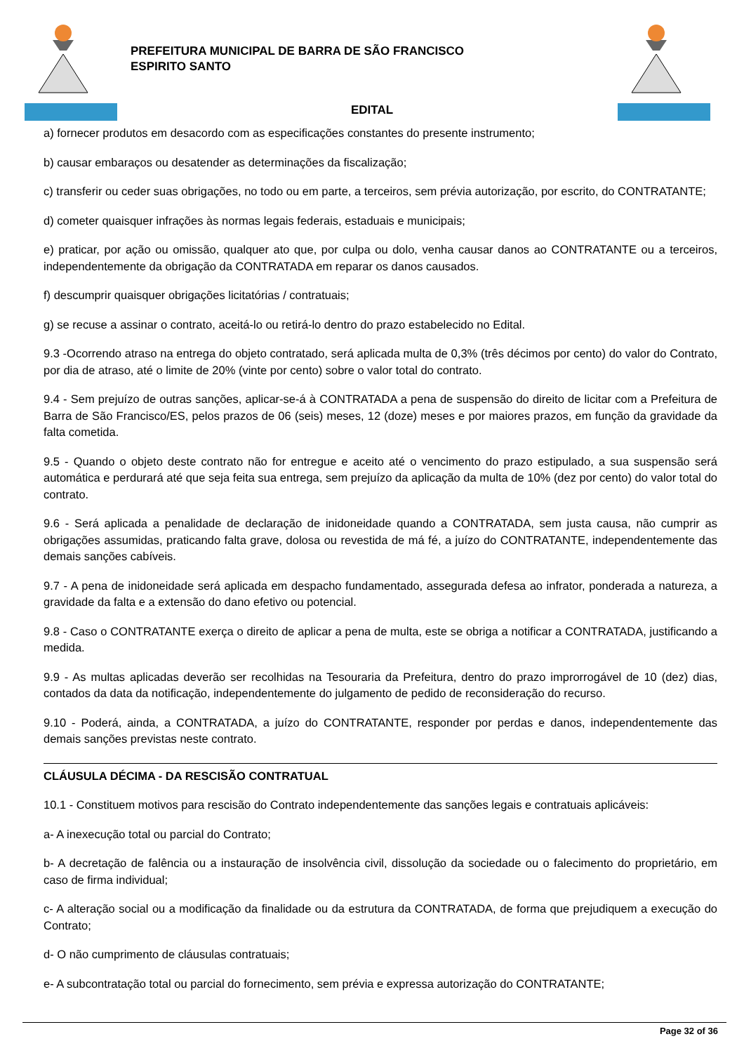PREFEITURA MUNICIPAL DE BARRA DE SÃO FRANCISCO
ESPIRITO SANTO
EDITAL
a) fornecer produtos em desacordo com as especificações constantes do presente instrumento;
b) causar embaraços ou desatender as determinações da fiscalização;
c) transferir ou ceder suas obrigações, no todo ou em parte, a terceiros, sem prévia autorização, por escrito, do CONTRATANTE;
d) cometer quaisquer infrações às normas legais federais, estaduais e municipais;
e) praticar, por ação ou omissão, qualquer ato que, por culpa ou dolo, venha causar danos ao CONTRATANTE ou a terceiros, independentemente da obrigação da CONTRATADA em reparar os danos causados.
f) descumprir quaisquer obrigações licitatórias / contratuais;
g) se recuse a assinar o contrato, aceitá-lo ou retirá-lo dentro do prazo estabelecido no Edital.
9.3 -Ocorrendo atraso na entrega do objeto contratado, será aplicada multa de 0,3% (três décimos por cento) do valor do Contrato, por dia de atraso, até o limite de 20% (vinte por cento) sobre o valor total do contrato.
9.4 - Sem prejuízo de outras sanções, aplicar-se-á à CONTRATADA a pena de suspensão do direito de licitar com a Prefeitura de Barra de São Francisco/ES, pelos prazos de 06 (seis) meses, 12 (doze) meses e por maiores prazos, em função da gravidade da falta cometida.
9.5 - Quando o objeto deste contrato não for entregue e aceito até o vencimento do prazo estipulado, a sua suspensão será automática e perdurará até que seja feita sua entrega, sem prejuízo da aplicação da multa de 10% (dez por cento) do valor total do contrato.
9.6 - Será aplicada a penalidade de declaração de inidoneidade quando a CONTRATADA, sem justa causa, não cumprir as obrigações assumidas, praticando falta grave, dolosa ou revestida de má fé, a juízo do CONTRATANTE, independentemente das demais sanções cabíveis.
9.7 - A pena de inidoneidade será aplicada em despacho fundamentado, assegurada defesa ao infrator, ponderada a natureza, a gravidade da falta e a extensão do dano efetivo ou potencial.
9.8 - Caso o CONTRATANTE exerça o direito de aplicar a pena de multa, este se obriga a notificar a CONTRATADA, justificando a medida.
9.9 - As multas aplicadas deverão ser recolhidas na Tesouraria da Prefeitura, dentro do prazo improrrogável de 10 (dez) dias, contados da data da notificação, independentemente do julgamento de pedido de reconsideração do recurso.
9.10 - Poderá, ainda, a CONTRATADA, a juízo do CONTRATANTE, responder por perdas e danos, independentemente das demais sanções previstas neste contrato.
CLÁUSULA DÉCIMA - DA RESCISÃO CONTRATUAL
10.1 - Constituem motivos para rescisão do Contrato independentemente das sanções legais e contratuais aplicáveis:
a- A inexecução total ou parcial do Contrato;
b- A decretação de falência ou a instauração de insolvência civil, dissolução da sociedade ou o falecimento do proprietário, em caso de firma individual;
c- A alteração social ou a modificação da finalidade ou da estrutura da CONTRATADA, de forma que prejudiquem a execução do Contrato;
d- O não cumprimento de cláusulas contratuais;
e- A subcontratação total ou parcial do fornecimento, sem prévia e expressa autorização do CONTRATANTE;
Page 32 of 36